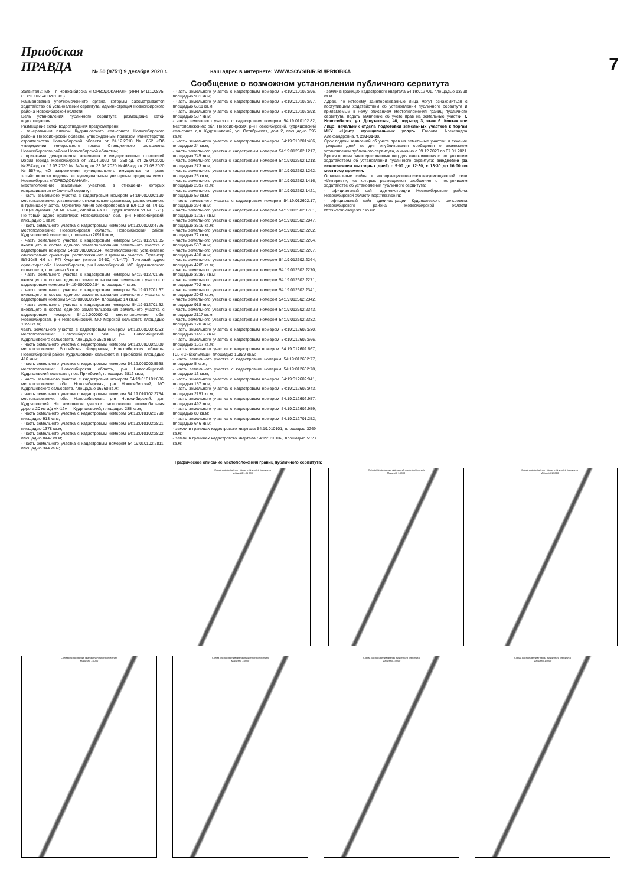Приобская ПРАВДА
№ 50 (9751) 9 декабря 2020 г.
наш адрес в интернете: WWW.SOVSIBIR.RU/PRIOBKA
7
Сообщение о возможном установлении публичного сервитута
Заявитель: МУП г. Новосибирска «ГОРВОДОКАНАЛ» (ИНН 5411100875, ОГРН 1025403201383).
Наименование уполномоченного органа, которым рассматривается ходатайство об установлении сервитута: администрация Новосибирского района Новосибирской области.
Цель установления публичного сервитута: размещение сетей водоотведения.
Размещение сетей водоотведения предусмотрено:
- генеральным планом Кудряшовского сельсовета Новосибирского района Новосибирской области, утвержденным приказом Министерства строительства Новосибирской области от 24.12.2018 № 652 «Об утверждении генерального плана Станционного сельсовета Новосибирского района Новосибирской области»;
- приказами департамента земельных и имущественных отношений мэрии города Новосибирска от 28.04.2020 № 358-од, от 28.04.2020 №357-од, от 12.03.2020 № 240-од, от 23.06.2020 №468-од, от 21.08.2020 №557-од «О закреплении муниципального имущества на праве хозяйственного ведения за муниципальным унитарным предприятием г. Новосибирска «ГОРВОДОКАНАЛ».
Местоположение земельных участков, в отношении которых испрашивается публичный сервитут:
- часть земельного участка с кадастровым номером 54:19:000000:190, местоположение: установлено относительно ориентира, расположенного в границах участка. Ориентир линия электропередачи ВЛ-110 кВ ТЛ-1/2 ТЭЦ-3 Луговая (оп.№ 41-46, отпайка на ПС Кудряшовская оп.№ 1-71). Почтовый адрес ориентира: Новосибирская обл., р-н Новосибирский, площадью 1 кв.м;
- часть земельного участка с кадастровым номером 54:19:000000:4726, местоположение: Новосибирская область, Новосибирский район, Кудряшовский сельсовет, площадью 20918 кв.м;
- часть земельного участка с кадастровым номером 54:19:012701:35, входящего в состав единого землепользования земельного участка с кадастровым номером 54:19:000000:284, местоположение: установлено относительно ориентира, расположенного в границах участка. Ориентир ВЛ-10кВ Ф6 от РП Кудряши (опора 34-50, 4/1-4/7). Почтовый адрес ориентира: обл. Новосибирская, р-н Новосибирский, МО Кудряшовского сельсовета, площадью 5 кв.м;
- часть земельного участка с кадастровым номером 54:19:012701:36, входящего в состав единого землепользования земельного участка с кадастровым номером 54:19:000000:284, площадью 4 кв.м;
- часть земельного участка с кадастровым номером 54:19:012701:37, входящего в состав единого землепользования земельного участка с кадастровым номером 54:19:000000:284, площадью 14 кв.м;
- часть земельного участка с кадастровым номером 54:19:012701:32, входящего в состав единого землепользования земельного участка с кадастровым номером 54:19:000000:42, местоположение: обл. Новосибирская, р-н Новосибирский, МО Морской сельсовет, площадью 1859 кв.м;
часть земельного участка с кадастровым номером 54:19:000000:4253, местоположение: Новосибирская обл., р-н Новосибирский, Кудряшовского сельсовета, площадью 9528 кв.м;
- часть земельного участка с кадастровым номером 54:19:000000:5330, местоположение: Российская Федерация, Новосибирская область, Новосибирский район, Кудряшовский сельсовет, п. Приобский, площадью 416 кв.м;
- часть земельного участка с кадастровым номером 54:19:000000:5538, местоположение: Новосибирская область, р-н Новосибирский, Кудряшовский сельсовет, пос. Приобский, площадью 6812 кв.м;
- часть земельного участка с кадастровым номером 54:19:010101:686, местоположение: обл. Новосибирская, р-н Новосибирский, МО Кудряшовского сельсовета, площадью 16760 кв.м;
- часть земельного участка с кадастровым номером 54:19:010102:2754, местоположение: обл. Новосибирская, р-н Новосибирский, д.п. Кудряшовский. На земельном участке расположена автомобильная дорога 20 км а/д «К-12» — Кудряшовский, площадью 285 кв.м;
- часть земельного участка с кадастровым номером 54:19:010102:2798, площадью 913 кв.м;
- часть земельного участка с кадастровым номером 54:19:010102:2801, площадью 1378 кв.м;
- часть земельного участка с кадастровым номером 54:19:010102:2802, площадью 8447 кв.м;
- часть земельного участка с кадастровым номером 54:19:010102:2811, площадью 344 кв.м;
- часть земельного участка с кадастровым номером 54:19:010102:696, площадью 931 кв.м;
- часть земельного участка с кадастровым номером 54:19:010102:697, площадью 6811 кв.м;
- часть земельного участка с кадастровым номером 54:19:010102:698, площадью 537 кв.м;
- часть земельного участка с кадастровым номером 54:19:010102:82, местоположение: обл. Новосибирская, р-н Новосибирский, Кудряшовский сельсовет, д.п. Кудряшовский, ул. Октябрьская, дом 2, площадью 395 кв.м;
- часть земельного участка с кадастровым номером 54:19:010201:486, площадью 24 кв.м;
- часть земельного участка с кадастровым номером 54:19:012602:1217, площадью 745 кв.м;
- часть земельного участка с кадастровым номером 54:19:012602:1218, площадью 273 кв.м;
- часть земельного участка с кадастровым номером 54:19:012602:1262, площадью 25 кв.м;
- часть земельного участка с кадастровым номером 54:19:012602:1416, площадью 2897 кв.м;
- часть земельного участка с кадастровым номером 54:19:012602:1421, площадью 59 кв.м;
- часть земельного участка с кадастровым номером 54:19:012602:17, площадью 294 кв.м;
- часть земельного участка с кадастровым номером 54:19:012602:1781, площадью 12197 кв.м;
- часть земельного участка с кадастровым номером 54:19:012602:2047, площадью 3519 кв.м;
- часть земельного участка с кадастровым номером 54:19:012602:2202, площадью 72 кв.м;
- часть земельного участка с кадастровым номером 54:19:012602:2204, площадью 587 кв.м;
- часть земельного участка с кадастровым номером 54:19:012602:2207, площадью 490 кв.м;
- часть земельного участка с кадастровым номером 54:19:012602:2264, площадью 4205 кв.м;
- часть земельного участка с кадастровым номером 54:19:012602:2270, площадью 32389 кв.м;
- часть земельного участка с кадастровым номером 54:19:012602:2271, площадью 792 кв.м;
- часть земельного участка с кадастровым номером 54:19:012602:2341, площадью 2043 кв.м;
- часть земельного участка с кадастровым номером 54:19:012602:2342, площадью 918 кв.м;
- часть земельного участка с кадастровым номером 54:19:012602:2343, площадью 2117 кв.м;
- часть земельного участка с кадастровым номером 54:19:012602:2382, площадью 120 кв.м;
- часть земельного участка с кадастровым номером 54:19:012602:580, площадью 14532 кв.м;
- часть земельного участка с кадастровым номером 54:19:012602:666, площадью 1517 кв.м;
- часть земельного участка с кадастровым номером 54:19:012602:667, ГЗЗ «Сибсельмаш», площадью 15829 кв.м;
- часть земельного участка с кадастровым номером 54:19:012602:77, площадью 5 кв.м;
- часть земельного участка с кадастровым номером 54:19:012602:78, площадью 13 кв.м;
- часть земельного участка с кадастровым номером 54:19:012602:941, площадью 157 кв.м;
- часть земельного участка с кадастровым номером 54:19:012602:943, площадью 2151 кв.м;
- часть земельного участка с кадастровым номером 54:19:012602:957, площадью 492 кв.м;
- часть земельного участка с кадастровым номером 54:19:012602:959, площадью 80 кв.м;
- часть земельного участка с кадастровым номером 54:19:012701:252, площадью 646 кв.м;
- земли в границах кадастрового квартала 54:19:010101, площадью 3269 кв.м;
- земли в границах кадастрового квартала 54:19:010102, площадью 5523 кв.м;
- земли в границах кадастрового квартала 54:19:012701, площадью 13798 кв.м.
Адрес, по которому заинтересованные лица могут ознакомиться с поступившим ходатайством об установлении публичного сервитута и прилагаемым к нему описанием местоположения границ публичного сервитута, подать заявление об учете прав на земельные участки: г. Новосибирск, ул. Депутатская, 46, подъезд 3, этаж 6. Контактное лицо: начальник отдела подготовки земельных участков к торгам МКУ «Центр муниципальных услуг» Егорова Александра Александровна, т. 209-31-38.
Срок подачи заявлений об учете прав на земельные участки: в течение тридцати дней со дня опубликования сообщения о возможном установлении публичного сервитута, а именно с 09.12.2020 по 07.01.2021
Время приема заинтересованных лиц для ознакомления с поступившим ходатайством об установлении публичного сервитута: ежедневно (за исключением выходных дней) с 9:00 до 12:30, с 13:30 до 16:00 по местному времени.
Официальные сайты в информационно-телекоммуникационной сети «Интернет», на которых размещается сообщение о поступившем ходатайстве об установлении публичного сервитута:
- официальный сайт администрации Новосибирского района Новосибирской области http://nsr.nso.ru;
- официальный сайт администрации Кудряшовского сельсовета Новосибирского района Новосибирской области https://admkudrjashi.nso.ru/.
Графическое описание местоположения границ публичного сервитута:
Схема расположения границ публичного сервитута
Масштаб 1:35 000
Схема расположения границ публичного сервитута
Масштаб 1:5000
Схема расположения границ публичного сервитута
Масштаб 1:5000
Схема расположения границ публичного сервитута
Масштаб 1:5000
Схема расположения границ публичного сервитута
Масштаб 1:5000
Схема расположения границ публичного сервитута
Масштаб 1:5000
Схема расположения границ публичного сервитута
Масштаб 1:5000